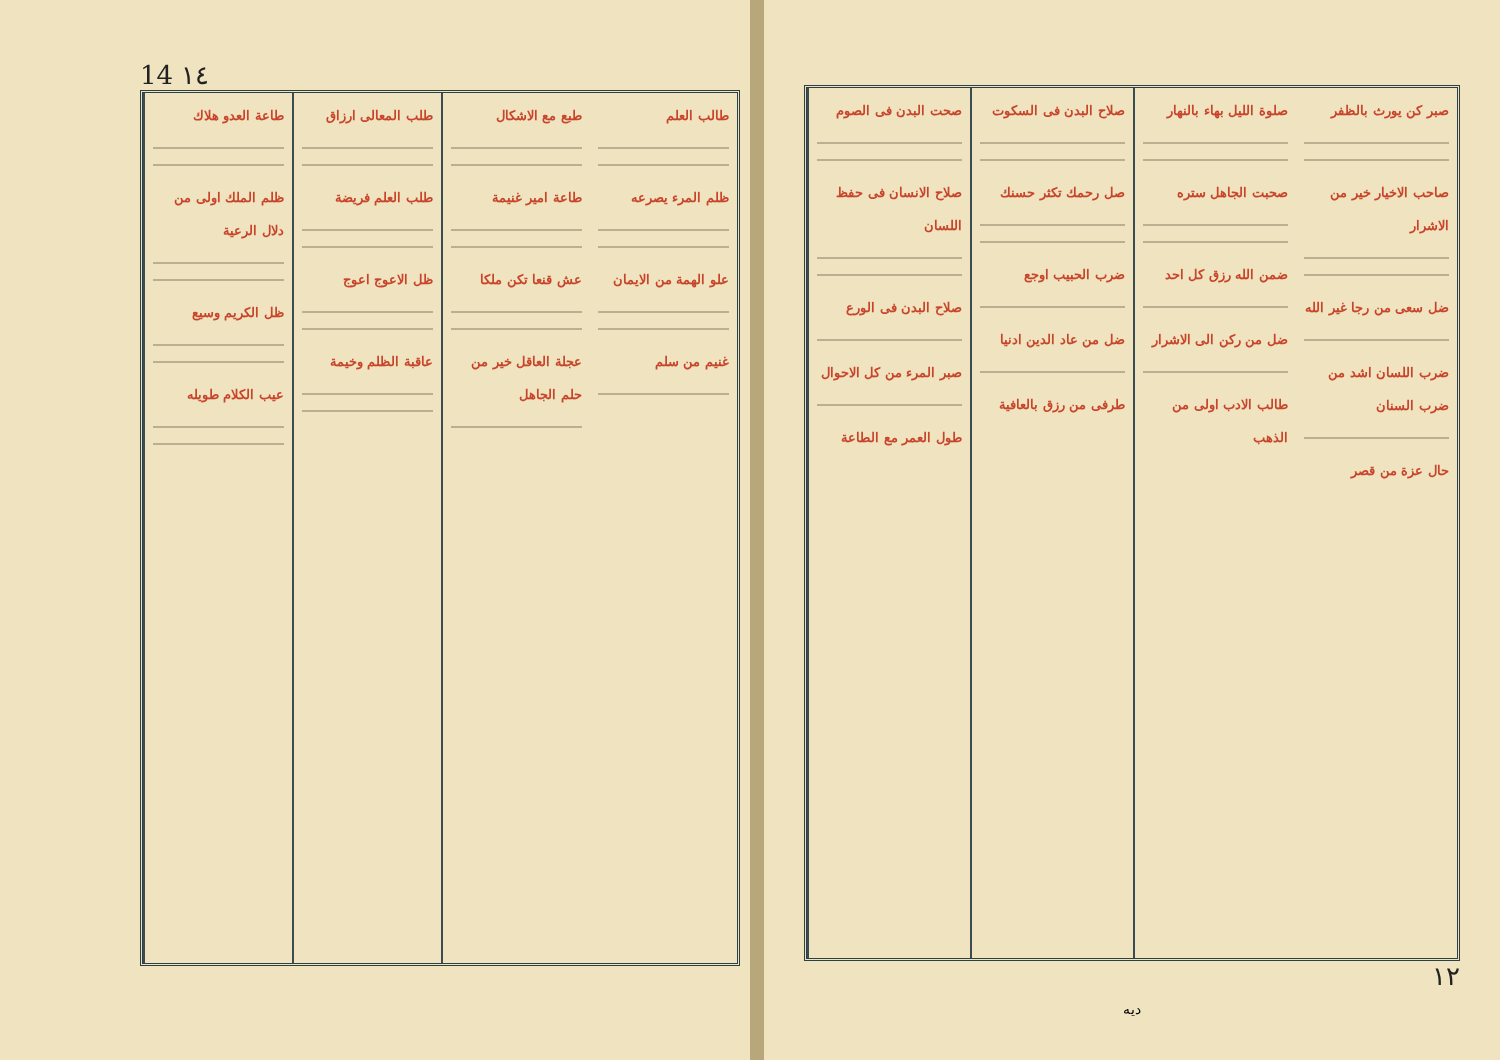14 ١٤
طاعة العدو هلاك
ظلم الملك اولى من دلال الرعية
ظل الكريم وسيع
عيب الكلام طويله
طلب المعالى ارزاق
طلب العلم فريضة
ظل الاعوج اعوج
عاقبة الظلم وخيمة
طبع مع الاشكال
طاعة امير غنيمة
عش قنعا تكن ملكا
عجلة العاقل خير من حلم الجاهل
طالب العلم
ظلم المرء يصرعه
علو الهمة من الايمان
غنيم من سلم
صحت البدن فی الصوم
صلاح الانسان فی حفظ اللسان
صلاح البدن فی الورع
صبر المرء من كل الاحوال
طول العمر مع الطاعة
صلاح البدن فی السكوت
صل رحمك تكثر حسنك
ضرب الحبيب اوجع
ضل من عاد الدين ادنيا
طرفى من رزق بالعافية
صلوة الليل بهاء بالنهار
صحبت الجاهل ستره
ضمن الله رزق كل احد
ضل من ركن الى الاشرار
طالب الادب اولى من الذهب
صبر كن يورث بالظفر
صاحب الاخيار خير من الاشرار
ضل سعى من رجا غير الله
ضرب اللسان اشد من ضرب السنان
حال عزة من قصر
١٢
ديه